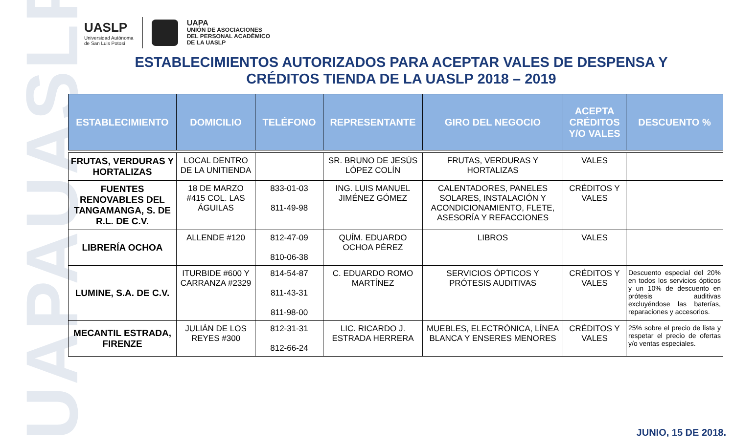UAPAUASLP
UASLP
Universidad Autónoma
de San Luis Potosí
UAPA
UNIÓN DE ASOCIACIONES
DEL PERSONAL ACADÉMICO
DE LA UASLP
ESTABLECIMIENTOS AUTORIZADOS PARA ACEPTAR VALES DE DESPENSA Y
CRÉDITOS TIENDA DE LA UASLP 2018 – 2019
| ESTABLECIMIENTO | DOMICILIO | TELÉFONO | REPRESENTANTE | GIRO DEL NEGOCIO | ACEPTA CRÉDITOS Y/O VALES | DESCUENTO % |
| --- | --- | --- | --- | --- | --- | --- |
| FRUTAS, VERDURAS Y HORTALIZAS | LOCAL DENTRO DE LA UNITIENDA | | SR. BRUNO DE JESÚS LÓPEZ COLÍN | FRUTAS, VERDURAS Y HORTALIZAS | VALES | |
| FUENTES RENOVABLES DEL TANGAMANGA, S. DE R.L. DE C.V. | 18 DE MARZO #415 COL. LAS ÁGUILAS | 833-01-03 811-49-98 | ING. LUIS MANUEL JIMÉNEZ GÓMEZ | CALENTADORES, PANELES SOLARES, INSTALACIÓN Y ACONDICIONAMIENTO, FLETE, ASESORÍA Y REFACCIONES | CRÉDITOS Y VALES | |
| LIBRERÍA OCHOA | ALLENDE #120 | 812-47-09 810-06-38 | QUÍM. EDUARDO OCHOA PÉREZ | LIBROS | VALES | |
| LUMINE, S.A. DE C.V. | ITURBIDE #600 Y CARRANZA #2329 | 814-54-87 811-43-31 811-98-00 | C. EDUARDO ROMO MARTÍNEZ | SERVICIOS ÓPTICOS Y PRÓTESIS AUDITIVAS | CRÉDITOS Y VALES | Descuento especial del 20% en todos los servicios ópticos y un 10% de descuento en prótesis auditivas excluyéndose las baterías, reparaciones y accesorios. |
| MECANTIL ESTRADA, FIRENZE | JULIÁN DE LOS REYES #300 | 812-31-31 812-66-24 | LIC. RICARDO J. ESTRADA HERRERA | MUEBLES, ELECTRÓNICA, LÍNEA BLANCA Y ENSERES MENORES | CRÉDITOS Y VALES | 25% sobre el precio de lista y respetar el precio de ofertas y/o ventas especiales. |
JUNIO, 15 DE 2018.